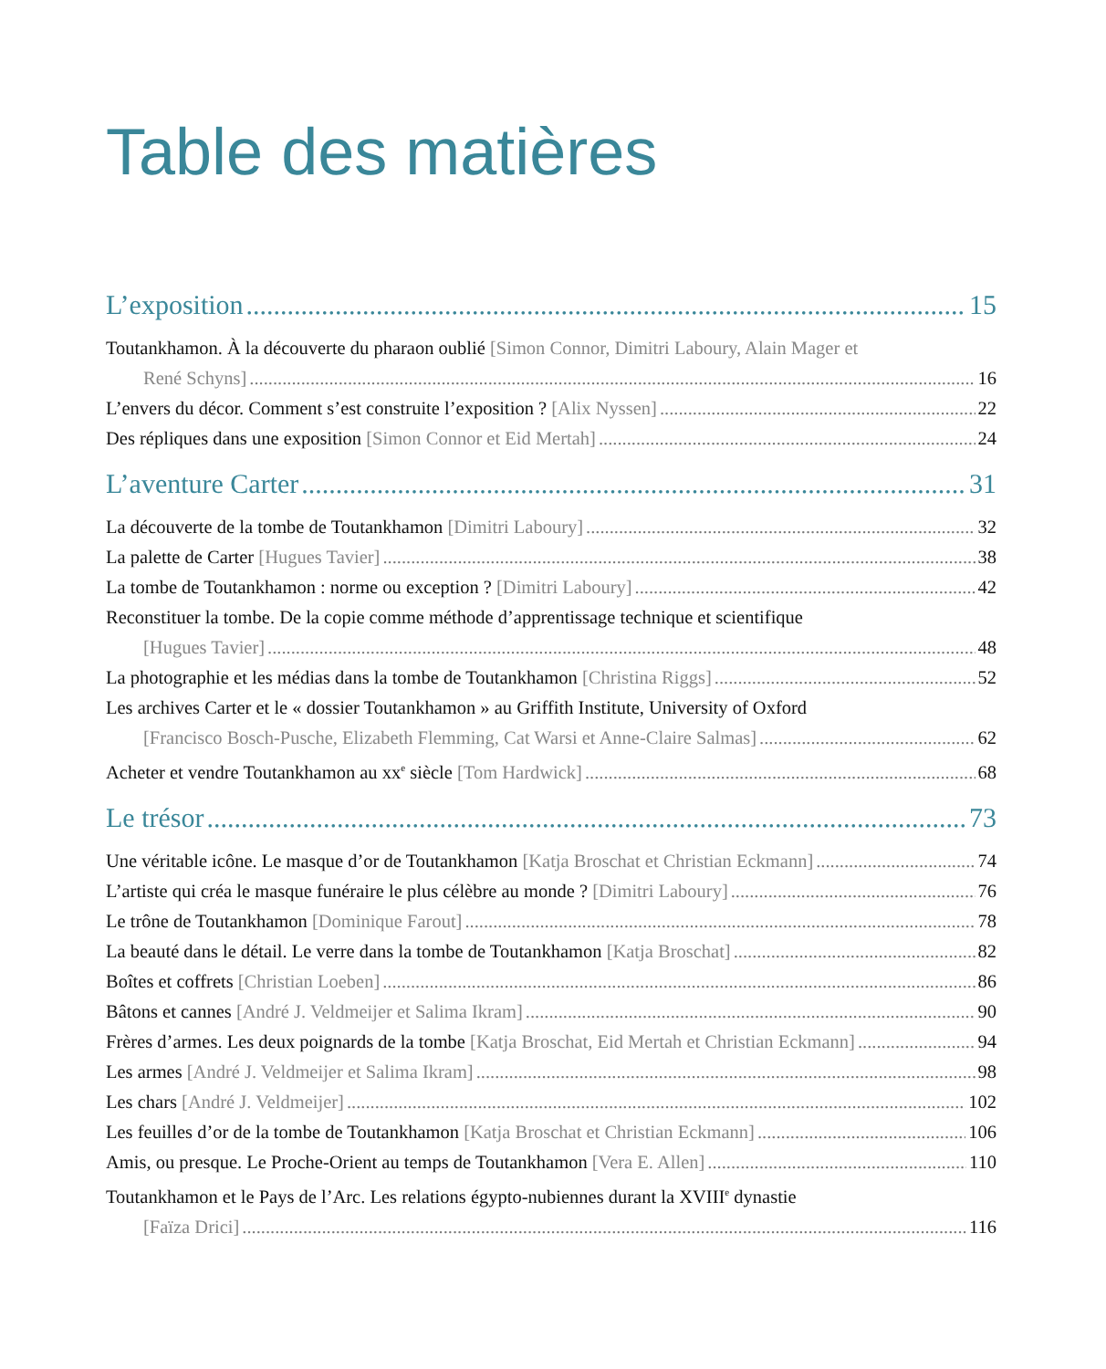Table des matières
L’exposition 15
Toutankhamon. À la découverte du pharaon oublié [Simon Connor, Dimitri Laboury, Alain Mager et
René Schyns] 16
L’envers du décor. Comment s’est construite l’exposition ? [Alix Nyssen] 22
Des répliques dans une exposition [Simon Connor et Eid Mertah] 24
L’aventure Carter 31
La découverte de la tombe de Toutankhamon [Dimitri Laboury] 32
La palette de Carter [Hugues Tavier] 38
La tombe de Toutankhamon : norme ou exception ? [Dimitri Laboury] 42
Reconstituer la tombe. De la copie comme méthode d’apprentissage technique et scientifique
[Hugues Tavier] 48
La photographie et les médias dans la tombe de Toutankhamon [Christina Riggs] 52
Les archives Carter et le « dossier Toutankhamon » au Griffith Institute, University of Oxford
[Francisco Bosch-Pusche, Elizabeth Flemming, Cat Warsi et Anne-Claire Salmas] 62
Acheter et vendre Toutankhamon au xx<sup>e</sup> siècle [Tom Hardwick] 68
Le trésor 73
Une véritable icône. Le masque d’or de Toutankhamon [Katja Broschat et Christian Eckmann] 74
L’artiste qui créa le masque funéraire le plus célèbre au monde ? [Dimitri Laboury] 76
Le trône de Toutankhamon [Dominique Farout] 78
La beauté dans le détail. Le verre dans la tombe de Toutankhamon [Katja Broschat] 82
Boîtes et coffrets [Christian Loeben] 86
Bâtons et cannes [André J. Veldmeijer et Salima Ikram] 90
Frères d’armes. Les deux poignards de la tombe [Katja Broschat, Eid Mertah et Christian Eckmann] 94
Les armes [André J. Veldmeijer et Salima Ikram] 98
Les chars [André J. Veldmeijer] 102
Les feuilles d’or de la tombe de Toutankhamon [Katja Broschat et Christian Eckmann] 106
Amis, ou presque. Le Proche-Orient au temps de Toutankhamon [Vera E. Allen] 110
Toutankhamon et le Pays de l’Arc. Les relations égypto-nubiennes durant la XVIII<sup>e</sup> dynastie
[Faïza Drici] 116